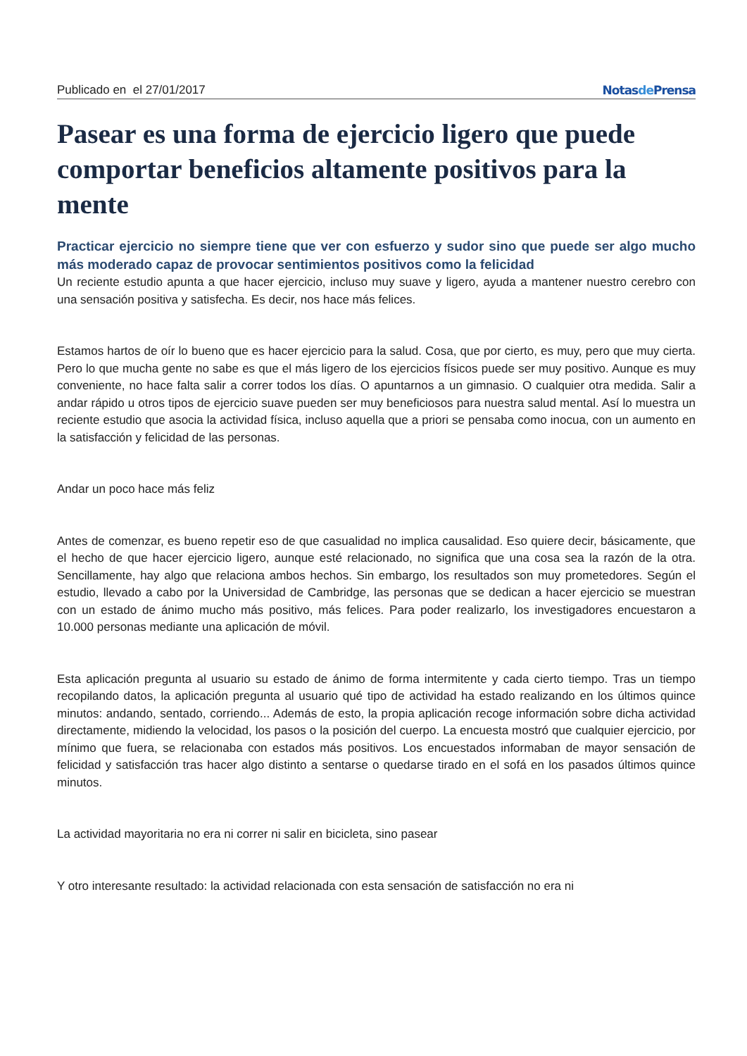Publicado en el 27/01/2017 Notasde Prensa
Pasear es una forma de ejercicio ligero que puede comportar beneficios altamente positivos para la mente
Practicar ejercicio no siempre tiene que ver con esfuerzo y sudor sino que puede ser algo mucho más moderado capaz de provocar sentimientos positivos como la felicidad
Un reciente estudio apunta a que hacer ejercicio, incluso muy suave y ligero, ayuda a mantener nuestro cerebro con una sensación positiva y satisfecha. Es decir, nos hace más felices.
Estamos hartos de oír lo bueno que es hacer ejercicio para la salud. Cosa, que por cierto, es muy, pero que muy cierta. Pero lo que mucha gente no sabe es que el más ligero de los ejercicios físicos puede ser muy positivo. Aunque es muy conveniente, no hace falta salir a correr todos los días. O apuntarnos a un gimnasio. O cualquier otra medida. Salir a andar rápido u otros tipos de ejercicio suave pueden ser muy beneficiosos para nuestra salud mental. Así lo muestra un reciente estudio que asocia la actividad física, incluso aquella que a priori se pensaba como inocua, con un aumento en la satisfacción y felicidad de las personas.
Andar un poco hace más feliz
Antes de comenzar, es bueno repetir eso de que casualidad no implica causalidad. Eso quiere decir, básicamente, que el hecho de que hacer ejercicio ligero, aunque esté relacionado, no significa que una cosa sea la razón de la otra. Sencillamente, hay algo que relaciona ambos hechos. Sin embargo, los resultados son muy prometedores. Según el estudio, llevado a cabo por la Universidad de Cambridge, las personas que se dedican a hacer ejercicio se muestran con un estado de ánimo mucho más positivo, más felices. Para poder realizarlo, los investigadores encuestaron a 10.000 personas mediante una aplicación de móvil.
Esta aplicación pregunta al usuario su estado de ánimo de forma intermitente y cada cierto tiempo. Tras un tiempo recopilando datos, la aplicación pregunta al usuario qué tipo de actividad ha estado realizando en los últimos quince minutos: andando, sentado, corriendo... Además de esto, la propia aplicación recoge información sobre dicha actividad directamente, midiendo la velocidad, los pasos o la posición del cuerpo. La encuesta mostró que cualquier ejercicio, por mínimo que fuera, se relacionaba con estados más positivos. Los encuestados informaban de mayor sensación de felicidad y satisfacción tras hacer algo distinto a sentarse o quedarse tirado en el sofá en los pasados últimos quince minutos.
La actividad mayoritaria no era ni correr ni salir en bicicleta, sino pasear
Y otro interesante resultado: la actividad relacionada con esta sensación de satisfacción no era ni